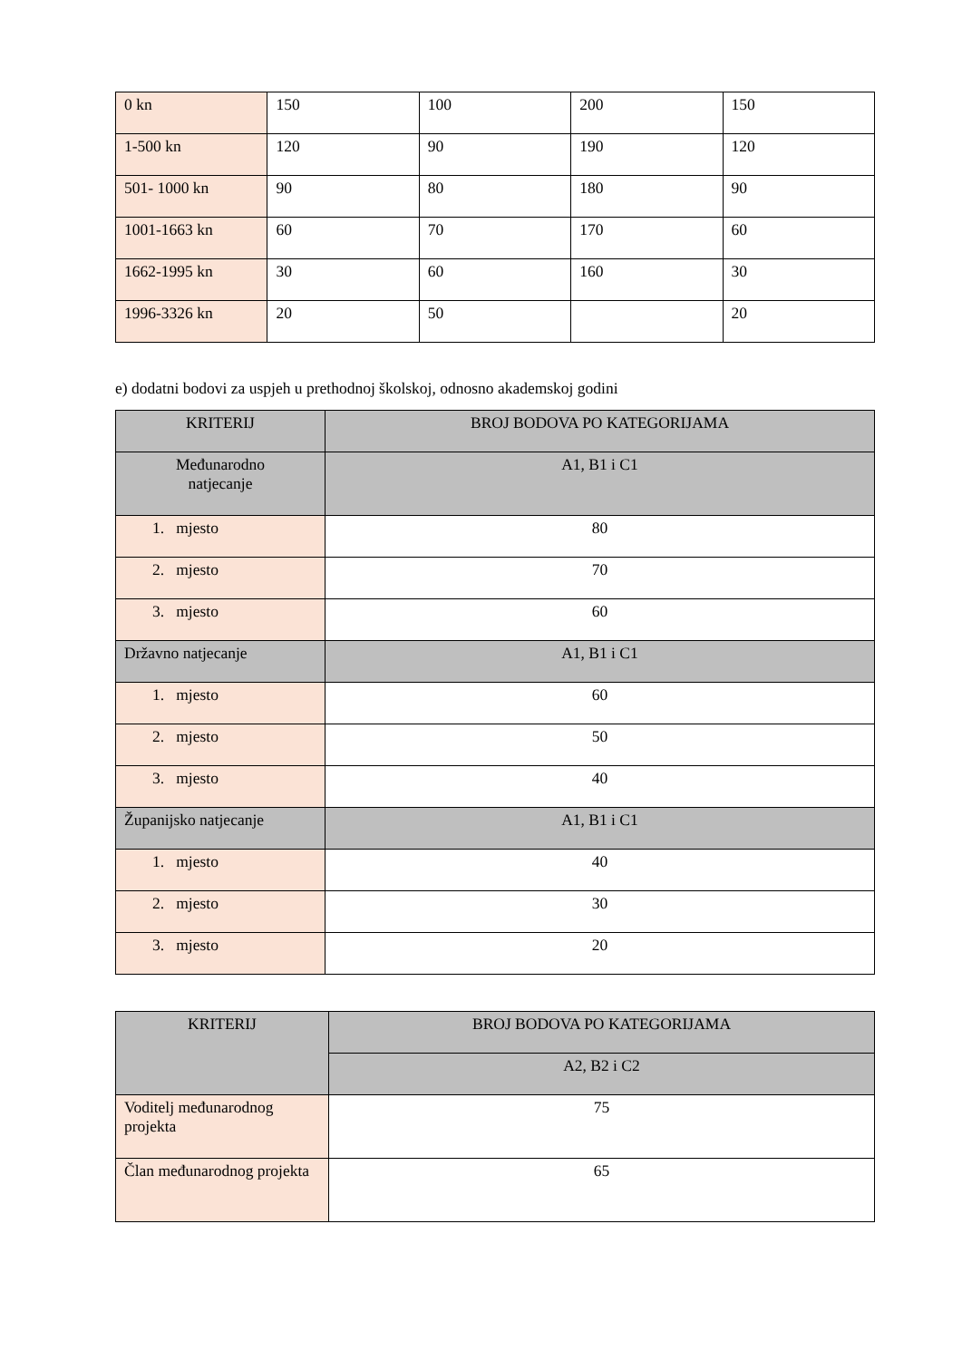| 0 kn | 150 | 100 | 200 | 150 |
| 1-500 kn | 120 | 90 | 190 | 120 |
| 501- 1000 kn | 90 | 80 | 180 | 90 |
| 1001-1663 kn | 60 | 70 | 170 | 60 |
| 1662-1995 kn | 30 | 60 | 160 | 30 |
| 1996-3326 kn | 20 | 50 | | 20 |
e) dodatni bodovi za uspjeh u prethodnoj školskoj, odnosno akademskoj godini
| KRITERIJ | BROJ BODOVA PO KATEGORIJAMA |
| --- | --- |
| Međunarodno natjecanje | A1, B1 i C1 |
| 1. mjesto | 80 |
| 2. mjesto | 70 |
| 3. mjesto | 60 |
| Državno natjecanje | A1, B1 i C1 |
| 1. mjesto | 60 |
| 2. mjesto | 50 |
| 3. mjesto | 40 |
| Županijsko natjecanje | A1, B1 i C1 |
| 1. mjesto | 40 |
| 2. mjesto | 30 |
| 3. mjesto | 20 |
| KRITERIJ | BROJ BODOVA PO KATEGORIJAMA |
| --- | --- |
| | A2, B2 i C2 |
| Voditelj međunarodnog projekta | 75 |
| Član međunarodnog projekta | 65 |